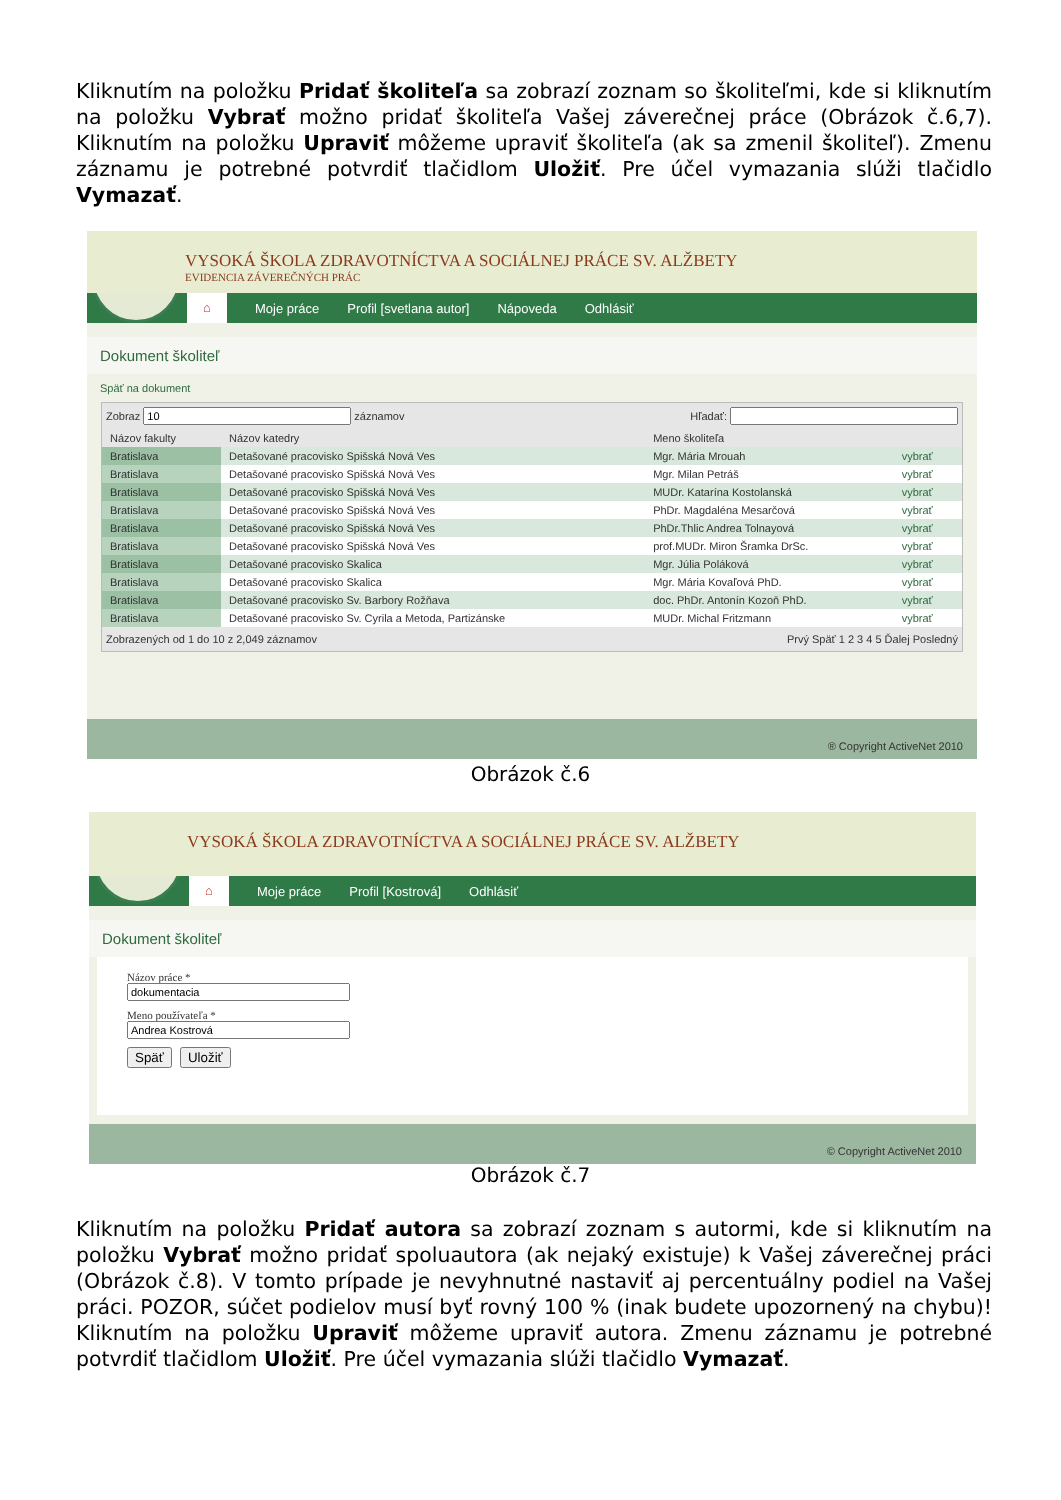Kliknutím na položku Pridať školiteľa sa zobrazí zoznam so školiteľmi, kde si kliknutím na položku Vybrať možno pridať školiteľa Vašej záverečnej práce (Obrázok č.6,7). Kliknutím na položku Upraviť môžeme upraviť školiteľa (ak sa zmenil školiteľ). Zmenu záznamu je potrebné potvrdiť tlačidlom Uložiť. Pre účel vymazania slúži tlačidlo Vymazať.
VYSOKÁ ŠKOLA ZDRAVOTNÍCTVA A SOCIÁLNEJ PRÁCE SV. ALŽBETY
EVIDENCIA ZÁVEREČNÝCH PRÁC
⌂ Moje práce Profil [svetlana autor] Nápoveda Odhlásiť
Dokument školiteľ
Späť na dokument
Zobraz záznamov Hľadať:
| Názov fakulty | Názov katedry | Meno školiteľa | |
| --- | --- | --- | --- |
| Bratislava | Detašované pracovisko Spišská Nová Ves | Mgr. Mária Mrouah | vybrať |
| Bratislava | Detašované pracovisko Spišská Nová Ves | Mgr. Milan Petráš | vybrať |
| Bratislava | Detašované pracovisko Spišská Nová Ves | MUDr. Katarína Kostolanská | vybrať |
| Bratislava | Detašované pracovisko Spišská Nová Ves | PhDr. Magdaléna Mesarčová | vybrať |
| Bratislava | Detašované pracovisko Spišská Nová Ves | PhDr.Thlic Andrea Tolnayová | vybrať |
| Bratislava | Detašované pracovisko Spišská Nová Ves | prof.MUDr. Miron Šramka DrSc. | vybrať |
| Bratislava | Detašované pracovisko Skalica | Mgr. Júlia Poláková | vybrať |
| Bratislava | Detašované pracovisko Skalica | Mgr. Mária Kovaľová PhD. | vybrať |
| Bratislava | Detašované pracovisko Sv. Barbory Rožňava | doc. PhDr. Antonín Kozoň PhD. | vybrať |
| Bratislava | Detašované pracovisko Sv. Cyrila a Metoda, Partizánske | MUDr. Michal Fritzmann | vybrať |
Zobrazených od 1 do 10 z 2,049 záznamov Prvý Späť 1 2 3 4 5 Ďalej Posledný
® Copyright ActiveNet 2010
Obrázok č.6
VYSOKÁ ŠKOLA ZDRAVOTNÍCTVA A SOCIÁLNEJ PRÁCE SV. ALŽBETY
⌂ Moje práce Profil [Kostrová] Odhlásiť
Dokument školiteľ
Názov práce *
Meno používateľa *
Späť Uložiť
© Copyright ActiveNet 2010
Obrázok č.7
Kliknutím na položku Pridať autora sa zobrazí zoznam s autormi, kde si kliknutím na položku Vybrať možno pridať spoluautora (ak nejaký existuje) k Vašej záverečnej práci (Obrázok č.8). V tomto prípade je nevyhnutné nastaviť aj percentuálny podiel na Vašej práci. POZOR, súčet podielov musí byť rovný 100 % (inak budete upozornený na chybu)! Kliknutím na položku Upraviť môžeme upraviť autora. Zmenu záznamu je potrebné potvrdiť tlačidlom Uložiť. Pre účel vymazania slúži tlačidlo Vymazať.